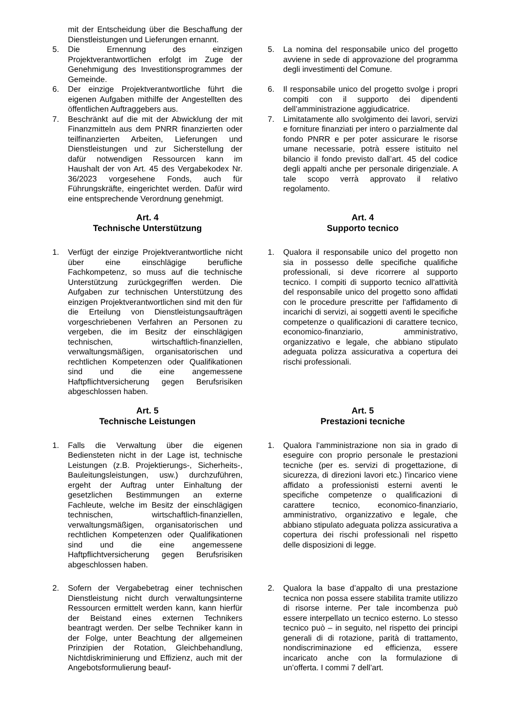mit der Entscheidung über die Beschaffung der Dienstleistungen und Lieferungen ernannt.
5. Die Ernennung des einzigen Projektverantwortlichen erfolgt im Zuge der Genehmigung des Investitionsprogrammes der Gemeinde.
5. La nomina del responsabile unico del progetto avviene in sede di approvazione del programma degli investimenti del Comune.
6. Der einzige Projektverantwortliche führt die eigenen Aufgaben mithilfe der Angestellten des öffentlichen Auftraggebers aus.
6. Il responsabile unico del progetto svolge i propri compiti con il supporto dei dipendenti dell’amministrazione aggiudicatrice.
7. Beschränkt auf die mit der Abwicklung der mit Finanzmitteln aus dem PNRR finanzierten oder teilfinanzierten Arbeiten, Lieferungen und Dienstleistungen und zur Sicherstellung der dafür notwendigen Ressourcen kann im Haushalt der von Art. 45 des Vergabekodex Nr. 36/2023 vorgesehene Fonds, auch für Führungskräfte, eingerichtet werden. Dafür wird eine entsprechende Verordnung genehmigt.
7. Limitatamente allo svolgimento dei lavori, servizi e forniture finanziati per intero o parzialmente dal fondo PNRR e per poter assicurare le risorse umane necessarie, potrà essere istituito nel bilancio il fondo previsto dall’art. 45 del codice degli appalti anche per personale dirigenziale. A tale scopo verrà approvato il relativo regolamento.
Art. 4
Technische Unterstützung
Art. 4
Supporto tecnico
1. Verfügt der einzige Projektverantwortliche nicht über eine einschlägige berufliche Fachkompetenz, so muss auf die technische Unterstützung zurückgegriffen werden. Die Aufgaben zur technischen Unterstützung des einzigen Projektverantwortlichen sind mit den für die Erteilung von Dienstleistungsaufträgen vorgeschriebenen Verfahren an Personen zu vergeben, die im Besitz der einschlägigen technischen, wirtschaftlich-finanziellen, verwaltungsmäßigen, organisatorischen und rechtlichen Kompetenzen oder Qualifikationen sind und die eine angemessene Haftpflichtversicherung gegen Berufsrisiken abgeschlossen haben.
1. Qualora il responsabile unico del progetto non sia in possesso delle specifiche qualifiche professionali, si deve ricorrere al supporto tecnico. I compiti di supporto tecnico all'attività del responsabile unico del progetto sono affidati con le procedure prescritte per l'affidamento di incarichi di servizi, ai soggetti aventi le specifiche competenze o qualificazioni di carattere tecnico, economico-finanziario, amministrativo, organizzativo e legale, che abbiano stipulato adeguata polizza assicurativa a copertura dei rischi professionali.
Art. 5
Technische Leistungen
Art. 5
Prestazioni tecniche
1. Falls die Verwaltung über die eigenen Bediensteten nicht in der Lage ist, technische Leistungen (z.B. Projektierungs-, Sicherheits-, Bauleitungsleistungen, usw.) durchzuführen, ergeht der Auftrag unter Einhaltung der gesetzlichen Bestimmungen an externe Fachleute, welche im Besitz der einschlägigen technischen, wirtschaftlich-finanziellen, verwaltungsmäßigen, organisatorischen und rechtlichen Kompetenzen oder Qualifikationen sind und die eine angemessene Haftpflichtversicherung gegen Berufsrisiken abgeschlossen haben.
1. Qualora l'amministrazione non sia in grado di eseguire con proprio personale le prestazioni tecniche (per es. servizi di progettazione, di sicurezza, di direzioni lavori etc.) l'incarico viene affidato a professionisti esterni aventi le specifiche competenze o qualificazioni di carattere tecnico, economico-finanziario, amministrativo, organizzativo e legale, che abbiano stipulato adeguata polizza assicurativa a copertura dei rischi professionali nel rispetto delle disposizioni di legge.
2. Sofern der Vergabebetrag einer technischen Dienstleistung nicht durch verwaltungsinterne Ressourcen ermittelt werden kann, kann hierfür der Beistand eines externen Technikers beantragt werden. Der selbe Techniker kann in der Folge, unter Beachtung der allgemeinen Prinzipien der Rotation, Gleichbehandlung, Nichtdiskriminierung und Effizienz, auch mit der Angebotsformulierung beauf-
2. Qualora la base d’appalto di una prestazione tecnica non possa essere stabilita tramite utilizzo di risorse interne. Per tale incombenza può essere interpellato un tecnico esterno. Lo stesso tecnico può – in seguito, nel rispetto dei principi generali di di rotazione, parità di trattamento, nondiscriminazione ed efficienza, essere incaricato anche con la formulazione di un’offerta. I commi 7 dell’art.